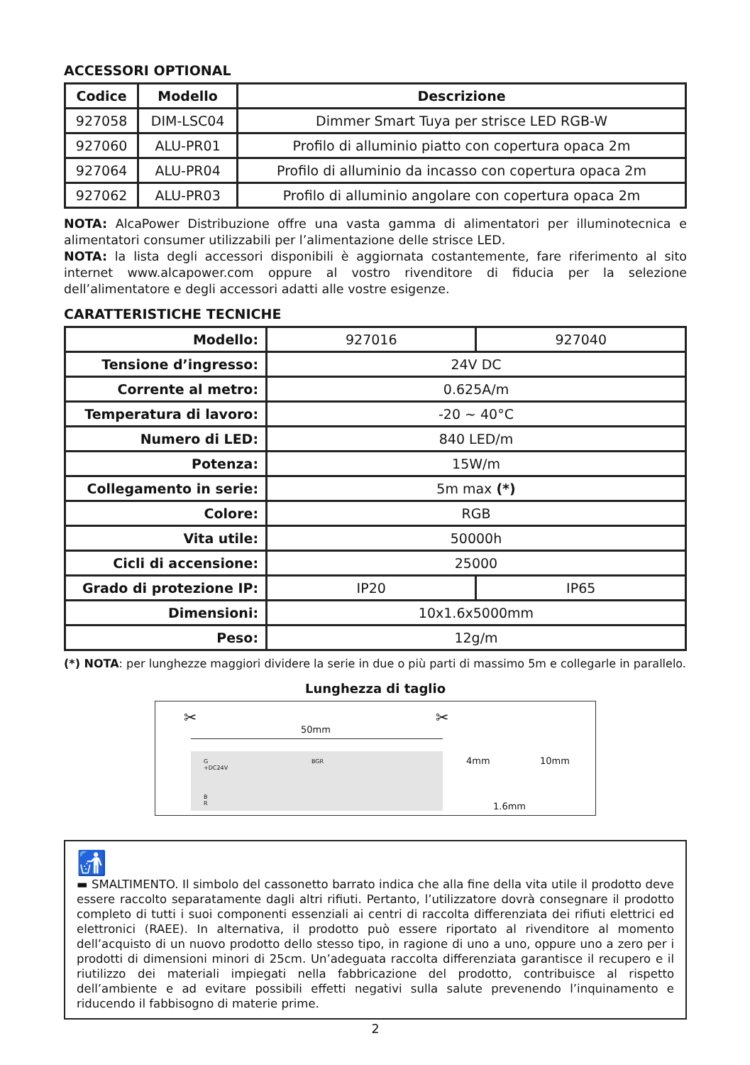ACCESSORI OPTIONAL
| Codice | Modello | Descrizione |
| --- | --- | --- |
| 927058 | DIM-LSC04 | Dimmer Smart Tuya per strisce LED RGB-W |
| 927060 | ALU-PR01 | Profilo di alluminio piatto con copertura opaca 2m |
| 927064 | ALU-PR04 | Profilo di alluminio da incasso con copertura opaca 2m |
| 927062 | ALU-PR03 | Profilo di alluminio angolare con copertura opaca 2m |
NOTA: AlcaPower Distribuzione offre una vasta gamma di alimentatori per illuminotecnica e alimentatori consumer utilizzabili per l’alimentazione delle strisce LED.
NOTA: la lista degli accessori disponibili è aggiornata costantemente, fare riferimento al sito internet www.alcapower.com oppure al vostro rivenditore di fiducia per la selezione dell’alimentatore e degli accessori adatti alle vostre esigenze.
CARATTERISTICHE TECNICHE
| Modello: | 927016 | 927040 |
| Tensione d’ingresso: | 24V DC | |
| Corrente al metro: | 0.625A/m | |
| Temperatura di lavoro: | -20 ~ 40°C | |
| Numero di LED: | 840 LED/m | |
| Potenza: | 15W/m | |
| Collegamento in serie: | 5m max (*) | |
| Colore: | RGB | |
| Vita utile: | 50000h | |
| Cicli di accensione: | 25000 | |
| Grado di protezione IP: | IP20 | IP65 |
| Dimensioni: | 10x1.6x5000mm | |
| Peso: | 12g/m | |
(*) NOTA: per lunghezze maggiori dividere la serie in due o più parti di massimo 5m e collegarle in parallelo.
Lunghezza di taglio
✂ ✂
50mm
G
+DC24V
BGR
B
R
4mm 10mm
1.6mm
🚮
▬ SMALTIMENTO. Il simbolo del cassonetto barrato indica che alla fine della vita utile il prodotto deve essere raccolto separatamente dagli altri rifiuti. Pertanto, l’utilizzatore dovrà consegnare il prodotto completo di tutti i suoi componenti essenziali ai centri di raccolta differenziata dei rifiuti elettrici ed elettronici (RAEE). In alternativa, il prodotto può essere riportato al rivenditore al momento dell’acquisto di un nuovo prodotto dello stesso tipo, in ragione di uno a uno, oppure uno a zero per i prodotti di dimensioni minori di 25cm. Un’adeguata raccolta differenziata garantisce il recupero e il riutilizzo dei materiali impiegati nella fabbricazione del prodotto, contribuisce al rispetto dell’ambiente e ad evitare possibili effetti negativi sulla salute prevenendo l’inquinamento e riducendo il fabbisogno di materie prime.
2